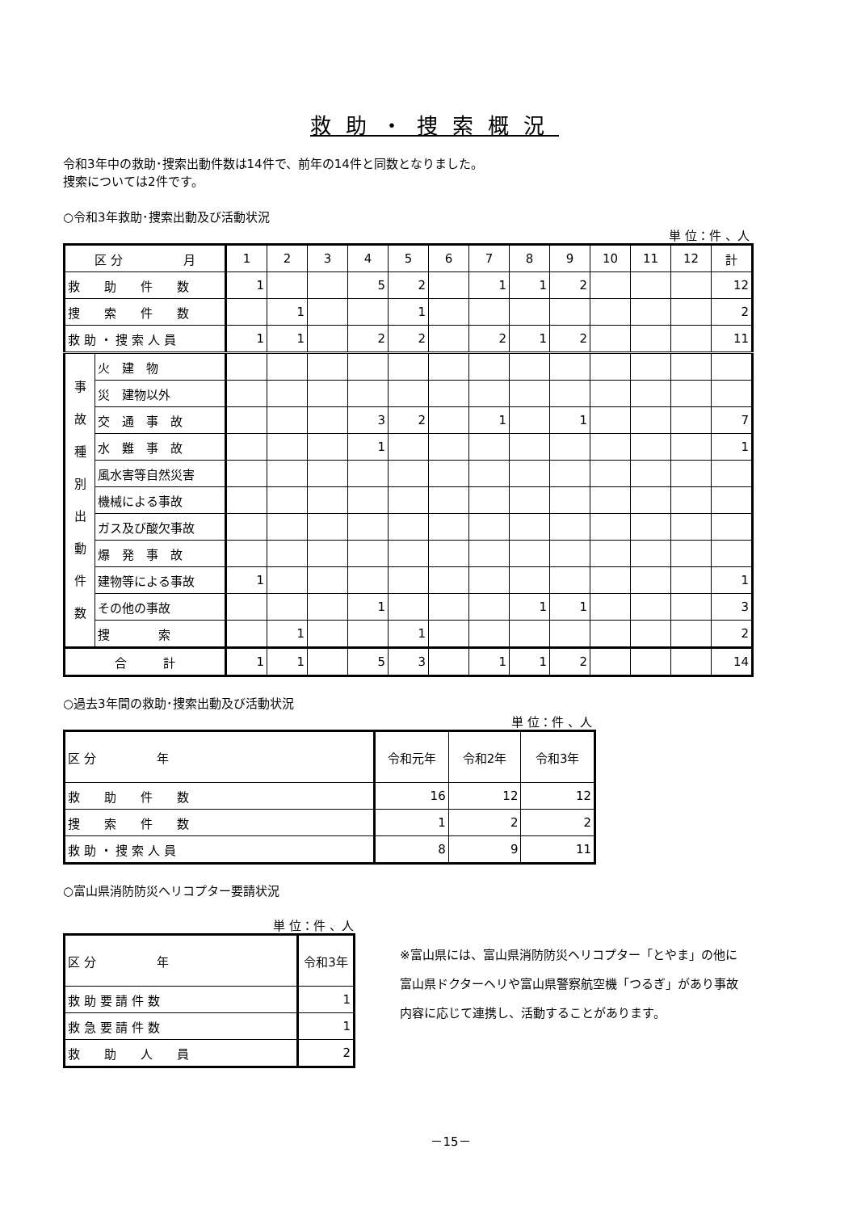救助・捜索概況
令和3年中の救助･捜索出動件数は14件で、前年の14件と同数となりました。
捜索については2件です。
○令和3年救助･捜索出動及び活動状況
単 位：件 、人
| 区 分 月 | | 1 | 2 | 3 | 4 | 5 | 6 | 7 | 8 | 9 | 10 | 11 | 12 | 計 |
| --- | --- | --- | --- | --- | --- | --- | --- | --- | --- | --- | --- | --- | --- | --- |
| 救 助 件 数 | | 1 | | | 5 | 2 | | 1 | 1 | 2 | | | | 12 |
| 捜 索 件 数 | | | 1 | | | 1 | | | | | | | | 2 |
| 救 助 ・ 捜 索 人 員 | | 1 | 1 | | 2 | 2 | | 2 | 1 | 2 | | | | 11 |
| 事 故 種 別 出 動 件 数 | 火 建 物 | | | | | | | | | | | | | |
| | 災 建物以外 | | | | | | | | | | | | | |
| | 交 通 事 故 | | | | 3 | 2 | | 1 | | 1 | | | | 7 |
| | 水 難 事 故 | | | | 1 | | | | | | | | | 1 |
| | 風水害等自然災害 | | | | | | | | | | | | | |
| | 機械による事故 | | | | | | | | | | | | | |
| | ガス及び酸欠事故 | | | | | | | | | | | | | |
| | 爆 発 事 故 | | | | | | | | | | | | | |
| | 建物等による事故 | 1 | | | | | | | | | | | | 1 |
| | その他の事故 | | | | 1 | | | | 1 | 1 | | | | 3 |
| | 捜 索 | | 1 | | | 1 | | | | | | | | 2 |
| 合 計 | | 1 | 1 | | 5 | 3 | | 1 | 1 | 2 | | | | 14 |
○過去3年間の救助･捜索出動及び活動状況
単 位：件 、人
| 区 分 年 | 令和元年 | 令和2年 | 令和3年 |
| --- | --- | --- | --- |
| 救 助 件 数 | 16 | 12 | 12 |
| 捜 索 件 数 | 1 | 2 | 2 |
| 救 助 ・ 捜 索 人 員 | 8 | 9 | 11 |
○富山県消防防災ヘリコプター要請状況
単 位：件 、人
| 区 分 年 | 令和3年 |
| --- | --- |
| 救 助 要 請 件 数 | 1 |
| 救 急 要 請 件 数 | 1 |
| 救 助 人 員 | 2 |
※富山県には、富山県消防防災ヘリコプター「とやま」の他に
富山県ドクターヘリや富山県警察航空機「つるぎ」があり事故
内容に応じて連携し、活動することがあります。
－15－